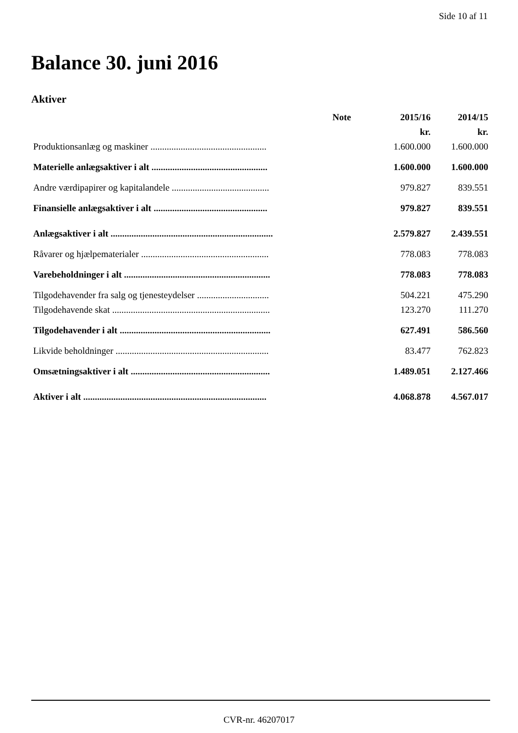Side 10 af 11
Balance 30. juni 2016
Aktiver
| | Note | 2015/16 | 2014/15 |
| --- | --- | --- | --- |
| | | kr. | kr. |
| Produktionsanlæg og maskiner .................................................. | | 1.600.000 | 1.600.000 |
| Materielle anlægsaktiver i alt .................................................. | | 1.600.000 | 1.600.000 |
| Andre værdipapirer og kapitalandele .......................................... | | 979.827 | 839.551 |
| Finansielle anlægsaktiver i alt ................................................. | | 979.827 | 839.551 |
| Anlægsaktiver i alt ...................................................................... | | 2.579.827 | 2.439.551 |
| Råvarer og hjælpematerialer ....................................................... | | 778.083 | 778.083 |
| Varebeholdninger i alt ............................................................... | | 778.083 | 778.083 |
| Tilgodehavender fra salg og tjenesteydelser ............................... | | 504.221 | 475.290 |
| Tilgodehavende skat .................................................................... | | 123.270 | 111.270 |
| Tilgodehavender i alt ................................................................. | | 627.491 | 586.560 |
| Likvide beholdninger .................................................................. | | 83.477 | 762.823 |
| Omsætningsaktiver i alt ............................................................ | | 1.489.051 | 2.127.466 |
| Aktiver i alt ............................................................................... | | 4.068.878 | 4.567.017 |
CVR-nr. 46207017